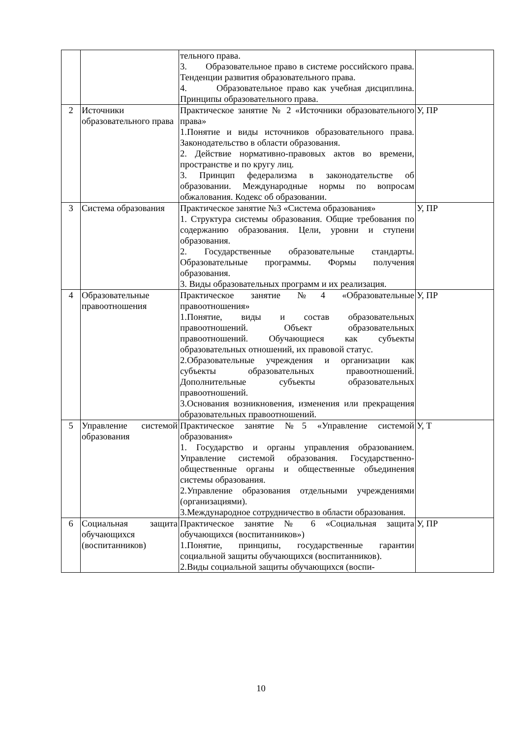| | | тельного права. 3. Образовательное право в системе российского права. Тенденции развития образовательного права. 4. Образовательное право как учебная дисциплина. Принципы образовательного права. | |
| 2 | Источники образовательного права | Практическое занятие № 2 «Источники образовательного права» 1.Понятие и виды источников образовательного права. Законодательство в области образования. 2. Действие нормативно-правовых актов во времени, пространстве и по кругу лиц. 3. Принцип федерализма в законодательстве об образовании. Международные нормы по вопросам обжалования. Кодекс об образовании. | У, ПР |
| 3 | Система образования | Практическое занятие №3 «Система образования» 1. Структура системы образования. Общие требования по содержанию образования. Цели, уровни и ступени образования. 2. Государственные образовательные стандарты. Образовательные программы. Формы получения образования. 3. Виды образовательных программ и их реализация. | У, ПР |
| 4 | Образовательные правоотношения | Практическое занятие №4 «Образовательные правоотношения» 1.Понятие, виды и состав образовательных правоотношений. Объект образовательных правоотношений. Обучающиеся как субъекты образовательных отношений, их правовой статус. 2.Образовательные учреждения и организации как субъекты образовательных правоотношений. Дополнительные субъекты образовательных правоотношений. 3.Основания возникновения, изменения или прекращения образовательных правоотношений. | У, ПР |
| 5 | Управление системой образования | Практическое занятие №5 «Управление системой образования» 1. Государство и органы управления образованием. Управление системой образования. Государственно-общественные органы и общественные объединения системы образования. 2.Управление образования отдельными учреждениями (организациями). 3.Международное сотрудничество в области образования. | У, Т |
| 6 | Социальная защита обучающихся (воспитанников) | Практическое занятие № 6 «Социальная защита обучающихся (воспитанников») 1.Понятие, принципы, государственные гарантии социальной защиты обучающихся (воспитанников). 2.Виды социальной защиты обучающихся (воспи- | У, ПР |
10